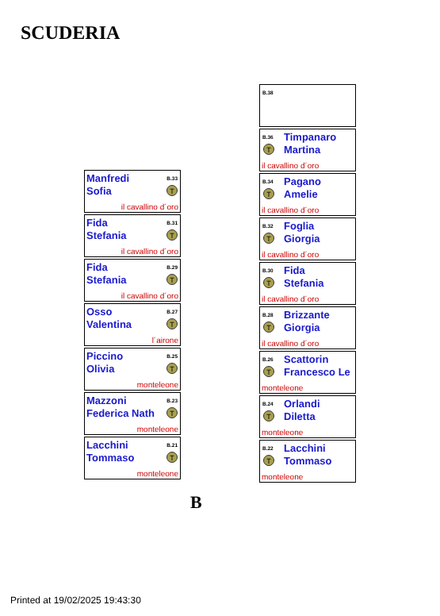SCUDERIA
Manfredi
Sofia
B.33
T
il cavallino d´oro
Fida
Stefania
B.31
T
il cavallino d´oro
Fida
Stefania
B.29
T
il cavallino d´oro
Osso
Valentina
B.27
T
l´airone
Piccino
Olivia
B.25
T
monteleone
Mazzoni
Federica Nath
B.23
T
monteleone
Lacchini
Tommaso
B.21
T
monteleone
B.38
B.36 Timpanaro
Martina T
il cavallino d´oro
B.34 Pagano
Amelie T
il cavallino d´oro
B.32 Foglia
Giorgia T
il cavallino d´oro
B.30 Fida
Stefania T
il cavallino d´oro
B.28 Brizzante
Giorgia T
il cavallino d´oro
B.26 Scattorin
Francesco Le T
monteleone
B.24 Orlandi
Diletta T
monteleone
B.22 Lacchini
Tommaso T
monteleone
B
Printed at 19/02/2025 19:43:30